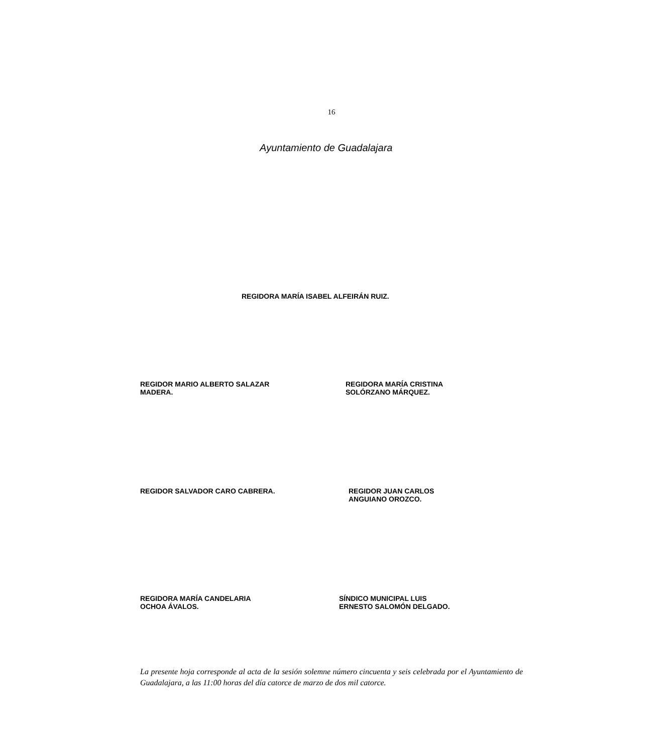16
Ayuntamiento de Guadalajara
REGIDORA MARÍA ISABEL ALFEIRÁN RUIZ.
REGIDOR MARIO ALBERTO SALAZAR
MADERA.
REGIDORA MARÍA CRISTINA
SOLÓRZANO MÁRQUEZ.
REGIDOR SALVADOR CARO CABRERA.
REGIDOR JUAN CARLOS
ANGUIANO OROZCO.
REGIDORA MARÍA CANDELARIA
OCHOA ÁVALOS.
SÍNDICO MUNICIPAL LUIS
ERNESTO SALOMÓN DELGADO.
La presente hoja corresponde al acta de la sesión solemne número cincuenta y seis celebrada por el Ayuntamiento de Guadalajara, a las 11:00 horas del día catorce de marzo de dos mil catorce.